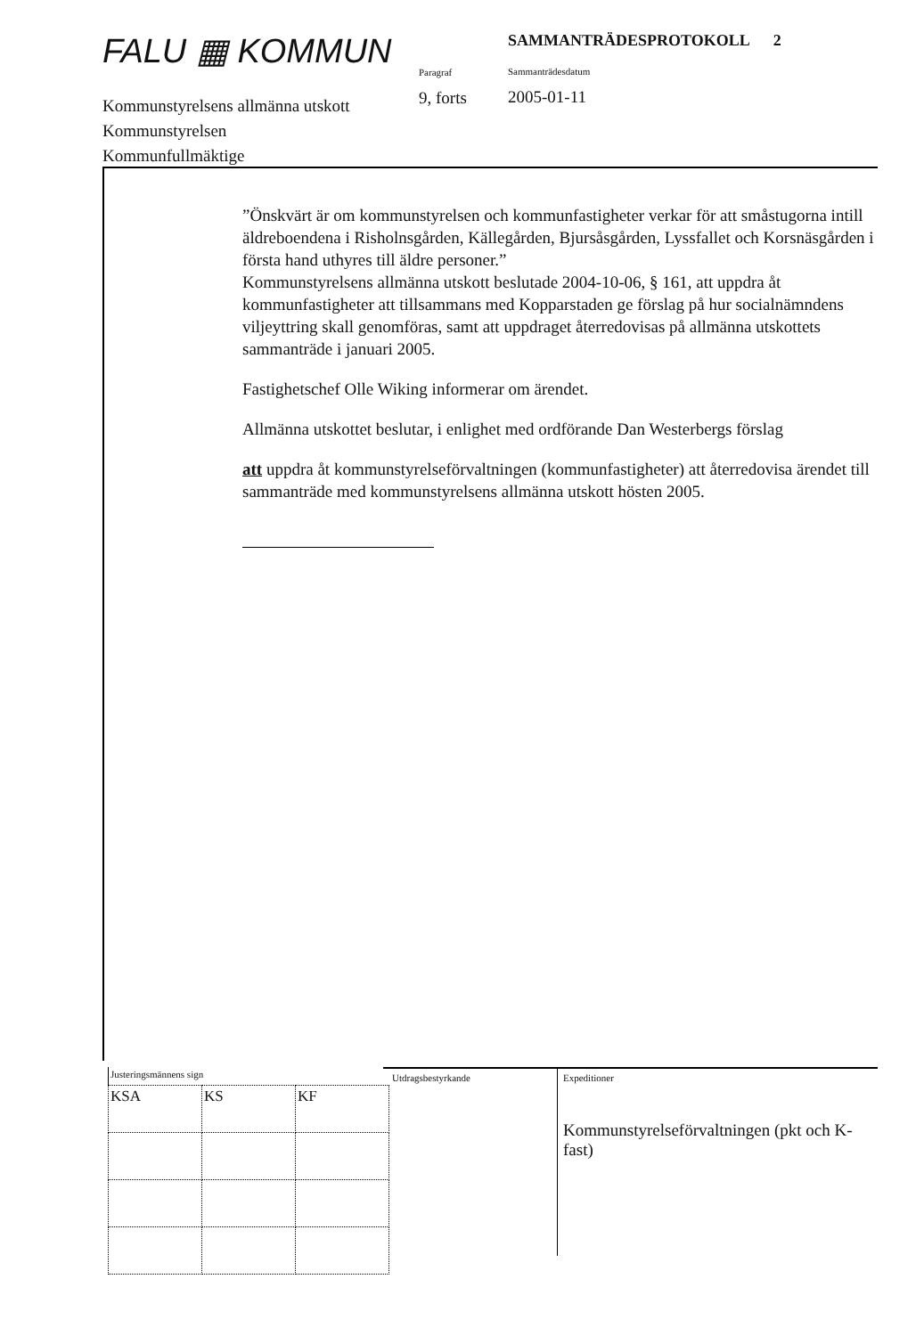FALU ▦ KOMMUN
Kommunstyrelsens allmänna utskott
Kommunstyrelsen
Kommunfullmäktige
Paragraf
9, forts
SAMMANTRÄDESPROTOKOLL 2
Sammanträdesdatum
2005-01-11
”Önskvärt är om kommunstyrelsen och kommunfastigheter verkar för att småstugorna intill äldreboendena i Risholnsgården, Källegården, Bjursåsgården, Lyssfallet och Korsnäsgården i första hand uthyres till äldre personer.”
Kommunstyrelsens allmänna utskott beslutade 2004-10-06, § 161, att uppdra åt kommunfastigheter att tillsammans med Kopparstaden ge förslag på hur socialnämndens viljeyttring skall genomföras, samt att uppdraget återredovisas på allmänna utskottets sammanträde i januari 2005.
Fastighetschef Olle Wiking informerar om ärendet.
Allmänna utskottet beslutar, i enlighet med ordförande Dan Westerbergs förslag
att uppdra åt kommunstyrelseförvaltningen (kommunfastigheter) att återredovisa ärendet till sammanträde med kommunstyrelsens allmänna utskott hösten 2005.
| Justeringsmännens sign | | |
| KSA | KS | KF |
Utdragsbestyrkande
Expeditioner
Kommunstyrelseförvaltningen (pkt och K-fast)